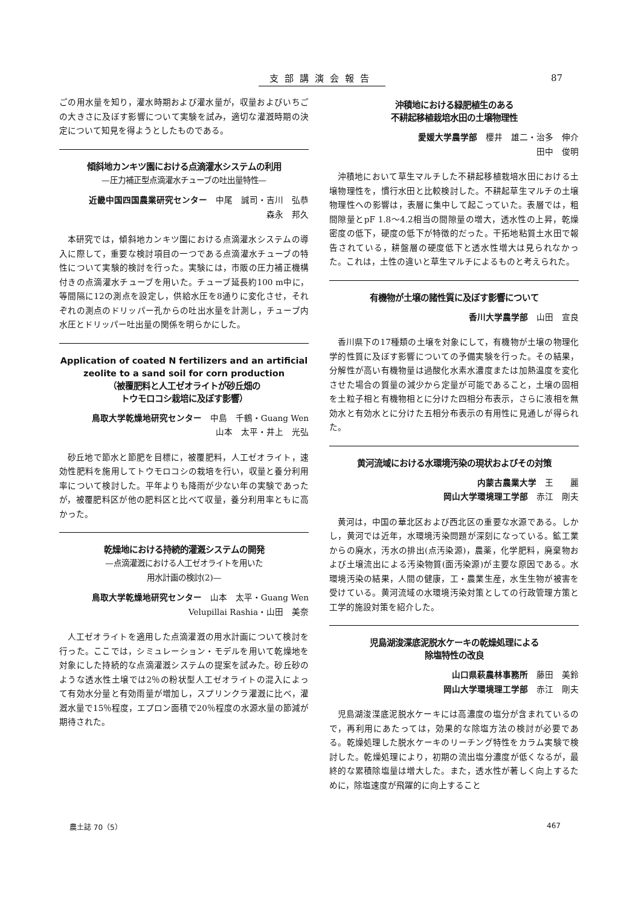支部講演会報告 87
ごの用水量を知り，灌水時期および灌水量が，収量およびいちごの大きさに及ぼす影響について実験を試み，適切な灌漑時期の決定について知見を得ようとしたものである。
傾斜地カンキツ園における点滴灌水システムの利用
—圧力補正型点滴灌水チューブの吐出量特性—
近畿中国四国農業研究センター　中尾　誠司・吉川　弘恭
森永　邦久
本研究では，傾斜地カンキツ園における点滴灌水システムの導入に際して，重要な検討項目の一つである点滴灌水チューブの特性について実験的検討を行った。実験には，市販の圧力補正機構付きの点滴灌水チューブを用いた。チューブ延長約100 m中に，等間隔に12の測点を設定し，供給水圧を8通りに変化させ，それぞれの測点のドリッパー孔からの吐出水量を計測し，チューブ内水圧とドリッパー吐出量の関係を明らかにした。
Application of coated N fertilizers and an artificial zeolite to a sand soil for corn production
（被覆肥料と人工ゼオライトが砂丘畑の
トウモロコシ栽培に及ぼす影響）
鳥取大学乾燥地研究センター　中島　千鶴・Guang Wen
山本　太平・井上　光弘
砂丘地で節水と節肥を目標に，被覆肥料，人工ゼオライト，速効性肥料を施用してトウモロコシの栽培を行い，収量と養分利用率について検討した。平年よりも降雨が少ない年の実験であったが，被覆肥料区が他の肥料区と比べて収量，養分利用率ともに高かった。
乾燥地における持続的灌漑システムの開発
—点滴灌漑における人工ゼオライトを用いた
用水計画の検討(2)—
鳥取大学乾燥地研究センター　山本　太平・Guang Wen
Velupillai Rashia・山田　美奈
人工ゼオライトを適用した点滴灌漑の用水計画について検討を行った。ここでは，シミュレーション・モデルを用いて乾燥地を対象にした持続的な点滴灌漑システムの提案を試みた。砂丘砂のような透水性土壌では2％の粉状型人工ゼオライトの混入によって有効水分量と有効雨量が増加し，スプリンクラ灌漑に比べ，灌漑水量で15％程度，エプロン面積で20％程度の水源水量の節減が期待された。
沖積地における緑肥植生のある
不耕起移植栽培水田の土壌物理性
愛媛大学農学部　櫻井　雄二・治多　伸介
田中　俊明
沖積地において草生マルチした不耕起移植栽培水田における土壌物理性を，慣行水田と比較検討した。不耕起草生マルチの土壌物理性への影響は，表層に集中して起こっていた。表層では，粗間隙量とpF 1.8～4.2相当の間隙量の増大，透水性の上昇，乾燥密度の低下，硬度の低下が特徴的だった。干拓地粘質土水田で報告されている，耕盤層の硬度低下と透水性増大は見られなかった。これは，土性の違いと草生マルチによるものと考えられた。
有機物が土壌の諸性質に及ぼす影響について
香川大学農学部　山田　宣良
香川県下の17種類の土壌を対象にして，有機物が土壌の物理化学的性質に及ぼす影響についての予備実験を行った。その結果，分解性が高い有機物量は過酸化水素水濃度または加熱温度を変化させた場合の質量の減少から定量が可能であること，土壌の固相を土粒子相と有機物相とに分けた四相分布表示，さらに液相を無効水と有効水とに分けた五相分布表示の有用性に見通しが得られた。
黄河流域における水環境汚染の現状およびその対策
内蒙古農業大学　王　　麗
岡山大学環境理工学部　赤江　剛夫
黄河は，中国の華北区および西北区の重要な水源である。しかし，黄河では近年，水環境汚染問題が深刻になっている。鉱工業からの廃水，汚水の排出(点汚染源)，農薬，化学肥料，廃棄物および土壌流出による汚染物質(面汚染源)が主要な原因である。水環境汚染の結果，人間の健康，工・農業生産，水生生物が被害を受けている。黄河流域の水環境汚染対策としての行政管理方策と工学的施設対策を紹介した。
児島湖浚渫底泥脱水ケーキの乾燥処理による
除塩特性の改良
山口県萩農林事務所　藤田　美鈴
岡山大学環境理工学部　赤江　剛夫
児島湖浚渫底泥脱水ケーキには高濃度の塩分が含まれているので，再利用にあたっては，効果的な除塩方法の検討が必要である。乾燥処理した脱水ケーキのリーチング特性をカラム実験で検討した。乾燥処理により，初期の流出塩分濃度が低くなるが，最終的な累積除塩量は増大した。また，透水性が著しく向上するために，除塩速度が飛躍的に向上すること
農土誌 70（5） 467